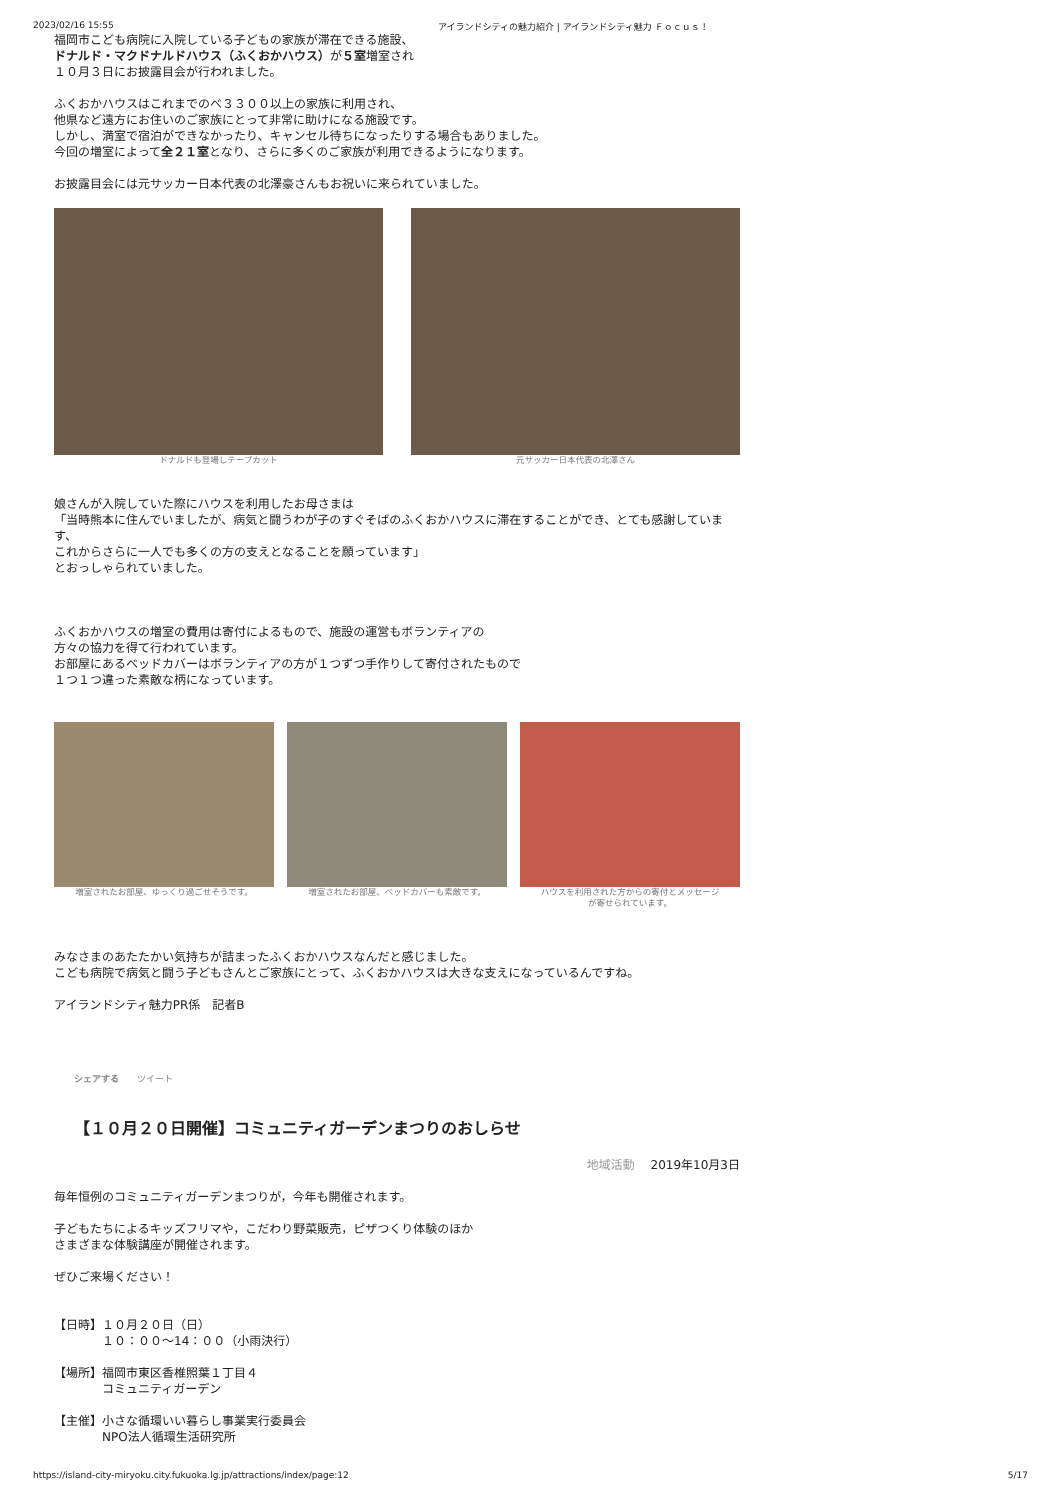2023/02/16 15:55 アイランドシティの魅力紹介 | アイランドシティ魅力 Ｆｏｃｕｓ！
福岡市こども病院に入院している子どもの家族が滞在できる施設、
ドナルド・マクドナルドハウス（ふくおかハウス）が５室増室され
１０月３日にお披露目会が行われました。
ふくおかハウスはこれまでのべ３３００以上の家族に利用され、
他県など遠方にお住いのご家族にとって非常に助けになる施設です。
しかし、満室で宿泊ができなかったり、キャンセル待ちになったりする場合もありました。
今回の増室によって全２１室となり、さらに多くのご家族が利用できるようになります。
お披露目会には元サッカー日本代表の北澤豪さんもお祝いに来られていました。
ドナルドも登場しテープカット 元サッカー日本代表の北澤さん
娘さんが入院していた際にハウスを利用したお母さまは
「当時熊本に住んでいましたが、病気と闘うわが子のすぐそばのふくおかハウスに滞在することができ、とても感謝しています、
これからさらに一人でも多くの方の支えとなることを願っています」
とおっしゃられていました。
ふくおかハウスの増室の費用は寄付によるもので、施設の運営もボランティアの
方々の協力を得て行われています。
お部屋にあるベッドカバーはボランティアの方が１つずつ手作りして寄付されたもので
１つ１つ違った素敵な柄になっています。
増室されたお部屋、ゆっくり過ごせそうです。
増室されたお部屋、ベッドカバーも素敵です。
ハウスを利用された方からの寄付とメッセージ
が寄せられています。
みなさまのあたたかい気持ちが詰まったふくおかハウスなんだと感じました。
こども病院で病気と闘う子どもさんとご家族にとって、ふくおかハウスは大きな支えになっているんですね。
アイランドシティ魅力PR係　記者B
シェアする　　ツイート
【１０月２０日開催】コミュニティガーデンまつりのおしらせ
地域活動　 2019年10月3日
毎年恒例のコミュニティガーデンまつりが，今年も開催されます。
子どもたちによるキッズフリマや，こだわり野菜販売，ピザつくり体験のほか
さまざまな体験講座が開催されます。
ぜひご来場ください！
【日時】１０月２０日（日）
　　　　１０：００～14：００（小雨決行）
【場所】福岡市東区香椎照葉１丁目４
　　　　コミュニティガーデン
【主催】小さな循環いい暮らし事業実行委員会
　　　　NPO法人循環生活研究所
https://island-city-miryoku.city.fukuoka.lg.jp/attractions/index/page:12 5/17